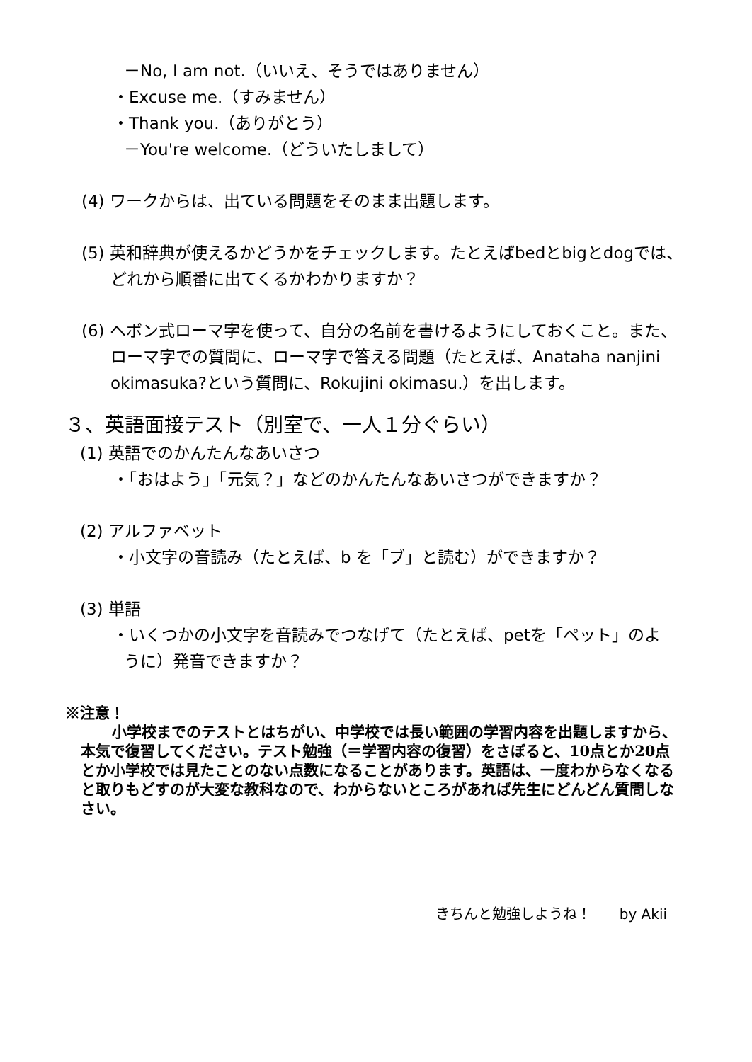－No, I am not.（いいえ、そうではありません）
・Excuse me.（すみません）
・Thank you.（ありがとう）
－You're welcome.（どういたしまして）
(4) ワークからは、出ている問題をそのまま出題します。
(5) 英和辞典が使えるかどうかをチェックします。たとえばbedとbigとdogでは、どれから順番に出てくるかわかりますか？
(6) ヘボン式ローマ字を使って、自分の名前を書けるようにしておくこと。また、ローマ字での質問に、ローマ字で答える問題（たとえば、Anataha nanjini okimasuka?という質問に、Rokujini okimasu.）を出します。
３、英語面接テスト（別室で、一人１分ぐらい）
(1) 英語でのかんたんなあいさつ
・「おはよう」「元気？」などのかんたんなあいさつができますか？
(2) アルファベット
・小文字の音読み（たとえば、b を「ブ」と読む）ができますか？
(3) 単語
・いくつかの小文字を音読みでつなげて（たとえば、petを「ペット」のように）発音できますか？
※注意！
小学校までのテストとはちがい、中学校では長い範囲の学習内容を出題しますから、本気で復習してください。テスト勉強（＝学習内容の復習）をさぼると、10点とか20点とか小学校では見たことのない点数になることがあります。英語は、一度わからなくなると取りもどすのが大変な教科なので、わからないところがあれば先生にどんどん質問しなさい。
きちんと勉強しようね！　　by Akii